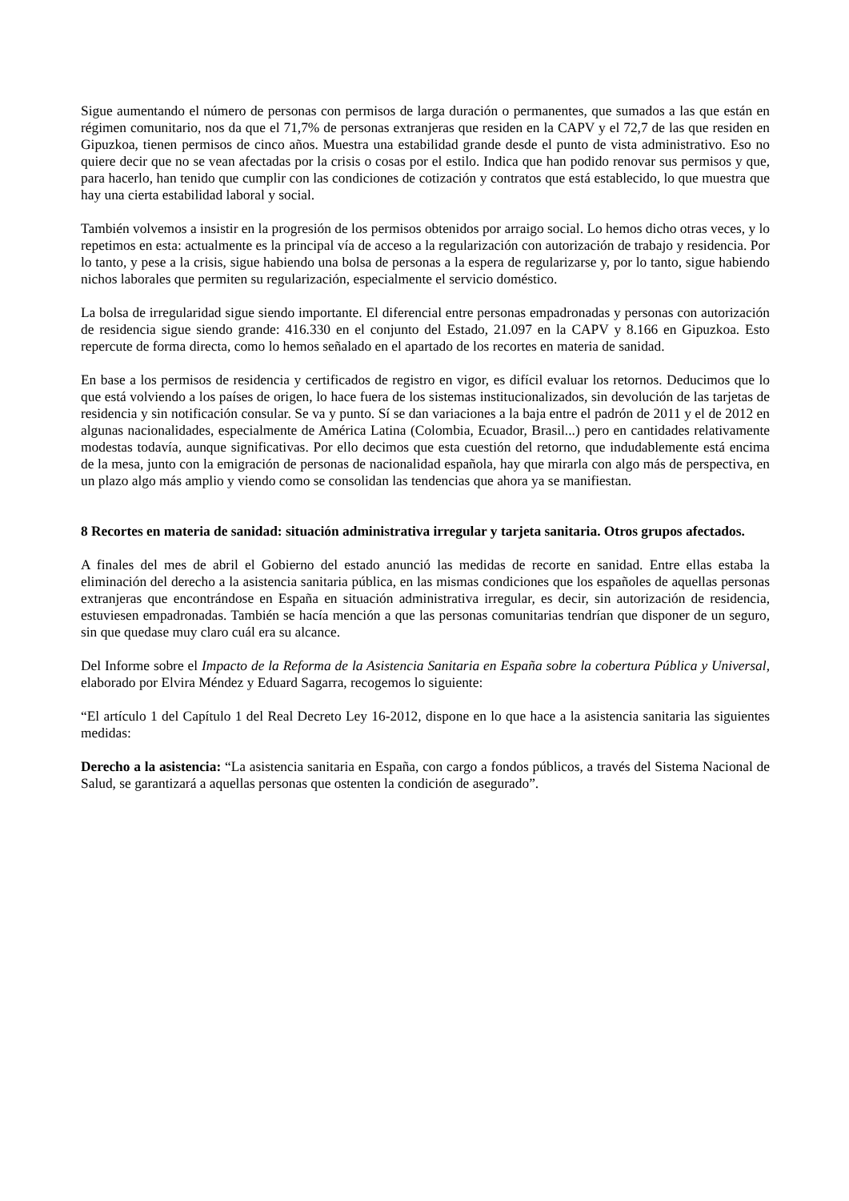Sigue aumentando el número de personas con permisos de larga duración o permanentes, que sumados a las que están en régimen comunitario, nos da que el 71,7% de personas extranjeras que residen en la CAPV y el 72,7 de las que residen en Gipuzkoa, tienen permisos de cinco años. Muestra una estabilidad grande desde el punto de vista administrativo. Eso no quiere decir que no se vean afectadas por la crisis o cosas por el estilo. Indica que han podido renovar sus permisos y que, para hacerlo, han tenido que cumplir con las condiciones de cotización y contratos que está establecido, lo que muestra que hay una cierta estabilidad laboral y social.
También volvemos a insistir en la progresión de los permisos obtenidos por arraigo social. Lo hemos dicho otras veces, y lo repetimos en esta: actualmente es la principal vía de acceso a la regularización con autorización de trabajo y residencia. Por lo tanto, y pese a la crisis, sigue habiendo una bolsa de personas a la espera de regularizarse y, por lo tanto, sigue habiendo nichos laborales que permiten su regularización, especialmente el servicio doméstico.
La bolsa de irregularidad sigue siendo importante. El diferencial entre personas empadronadas y personas con autorización de residencia sigue siendo grande: 416.330 en el conjunto del Estado, 21.097 en la CAPV y 8.166 en Gipuzkoa. Esto repercute de forma directa, como lo hemos señalado en el apartado de los recortes en materia de sanidad.
En base a los permisos de residencia y certificados de registro en vigor, es difícil evaluar los retornos. Deducimos que lo que está volviendo a los países de origen, lo hace fuera de los sistemas institucionalizados, sin devolución de las tarjetas de residencia y sin notificación consular. Se va y punto. Sí se dan variaciones a la baja entre el padrón de 2011 y el de 2012 en algunas nacionalidades, especialmente de América Latina (Colombia, Ecuador, Brasil...) pero en cantidades relativamente modestas todavía, aunque significativas. Por ello decimos que esta cuestión del retorno, que indudablemente está encima de la mesa, junto con la emigración de personas de nacionalidad española, hay que mirarla con algo más de perspectiva, en un plazo algo más amplio y viendo como se consolidan las tendencias que ahora ya se manifiestan.
8 Recortes en materia de sanidad: situación administrativa irregular y tarjeta sanitaria. Otros grupos afectados.
A finales del mes de abril el Gobierno del estado anunció las medidas de recorte en sanidad. Entre ellas estaba la eliminación del derecho a la asistencia sanitaria pública, en las mismas condiciones que los españoles de aquellas personas extranjeras que encontrándose en España en situación administrativa irregular, es decir, sin autorización de residencia, estuviesen empadronadas. También se hacía mención a que las personas comunitarias tendrían que disponer de un seguro, sin que quedase muy claro cuál era su alcance.
Del Informe sobre el Impacto de la Reforma de la Asistencia Sanitaria en España sobre la cobertura Pública y Universal, elaborado por Elvira Méndez y Eduard Sagarra, recogemos lo siguiente:
“El artículo 1 del Capítulo 1 del Real Decreto Ley 16-2012, dispone en lo que hace a la asistencia sanitaria las siguientes medidas:
Derecho a la asistencia: “La asistencia sanitaria en España, con cargo a fondos públicos, a través del Sistema Nacional de Salud, se garantizará a aquellas personas que ostenten la condición de asegurado”.